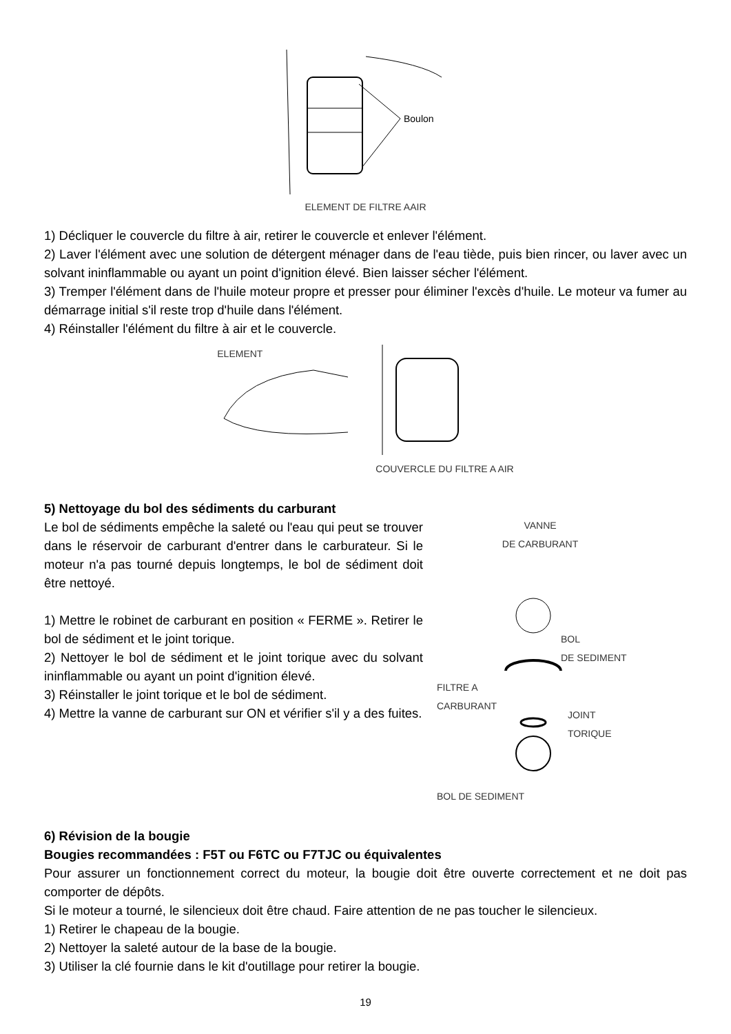Boulon
ELEMENT DE FILTRE AAIR
1) Décliquer le couvercle du filtre à air, retirer le couvercle et enlever l'élément.
2) Laver l'élément avec une solution de détergent ménager dans de l'eau tiède, puis bien rincer, ou laver avec un solvant ininflammable ou ayant un point d'ignition élevé. Bien laisser sécher l'élément.
3) Tremper l'élément dans de l'huile moteur propre et presser pour éliminer l'excès d'huile. Le moteur va fumer au démarrage initial s'il reste trop d'huile dans l'élément.
4) Réinstaller l'élément du filtre à air et le couvercle.
ELEMENT COUVERCLE DU FILTRE A AIR
5) Nettoyage du bol des sédiments du carburant
Le bol de sédiments empêche la saleté ou l'eau qui peut se trouver dans le réservoir de carburant d'entrer dans le carburateur. Si le moteur n'a pas tourné depuis longtemps, le bol de sédiment doit être nettoyé.
1) Mettre le robinet de carburant en position « FERME ». Retirer le bol de sédiment et le joint torique.
2) Nettoyer le bol de sédiment et le joint torique avec du solvant ininflammable ou ayant un point d'ignition élevé.
3) Réinstaller le joint torique et le bol de sédiment.
4) Mettre la vanne de carburant sur ON et vérifier s'il y a des fuites.
VANNE
DE CARBURANT
BOL
DE SEDIMENT
FILTRE A
CARBURANT
JOINT
TORIQUE
BOL DE SEDIMENT
6) Révision de la bougie
Bougies recommandées : F5T ou F6TC ou F7TJC ou équivalentes
Pour assurer un fonctionnement correct du moteur, la bougie doit être ouverte correctement et ne doit pas comporter de dépôts.
Si le moteur a tourné, le silencieux doit être chaud. Faire attention de ne pas toucher le silencieux.
1) Retirer le chapeau de la bougie.
2) Nettoyer la saleté autour de la base de la bougie.
3) Utiliser la clé fournie dans le kit d'outillage pour retirer la bougie.
19